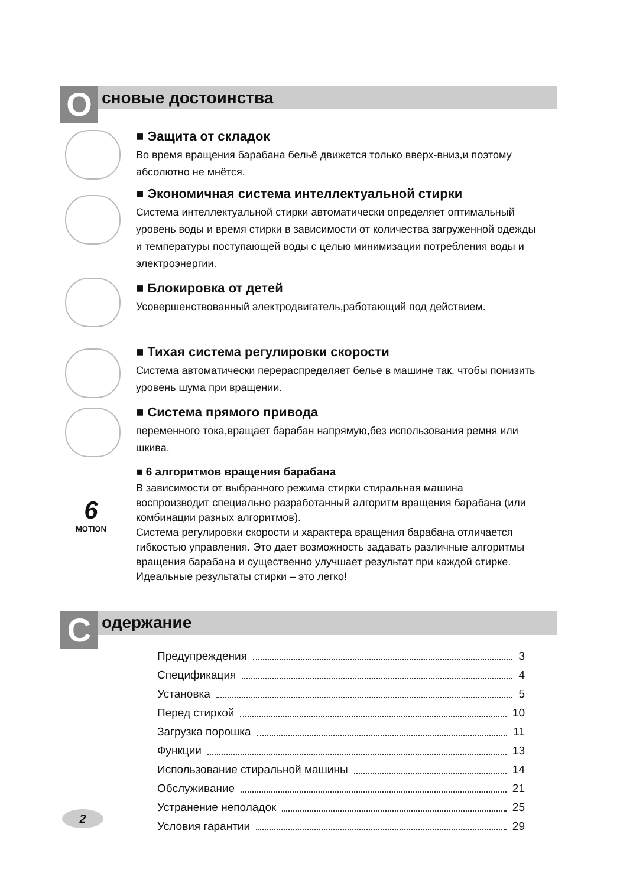О сновые достоинства
■ Эащита от складок
Во время вращения барабана бельё движется только вверх-вниз,и поэтому абсолютно не мнётся.
■ Экономичная система интеллектуальной стирки
Система интеллектуальной стирки автоматически определяет оптимальный уровень воды и время стирки в зависимости от количества загруженной одежды и температуры поступающей воды с целью минимизации потребления воды и электроэнергии.
■ Блокировка от детей
Усовершенствованный электродвигатель,работающий под действием.
■ Тихая система регулировки скорости
Система автоматически перераспределяет белье в машине так, чтобы понизить уровень шума при вращении.
■ Система прямого привода
переменного тока,вращает барабан напрямую,без использования ремня или шкива.
6
MOTION
■ 6 алгоритмов вращения барабана
В зависимости от выбранного режима стирки стиральная машина воспроизводит специально разработанный алгоритм вращения барабана (или комбинации разных алгоритмов).
Система регулировки скорости и характера вращения барабана отличается гибкостью управления. Это дает возможность задавать различные алгоритмы вращения барабана и существенно улучшает результат при каждой стирке. Идеальные результаты стирки – это легко!
С одержание
Предупреждения 3
Спецификация 4
Установка 5
Перед стиркой 10
Загрузка порошка 11
Функции 13
Использование стиральной машины 14
Обслуживание 21
Устранение неполадок 25
Условия гарантии 29
2